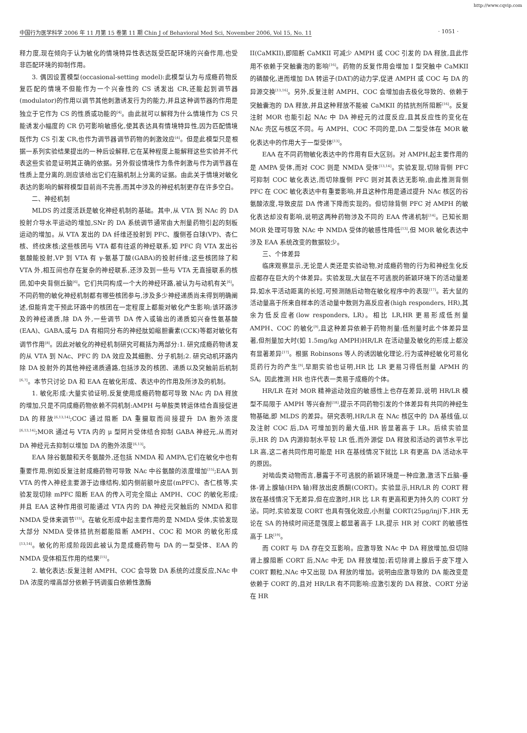http://www.cqvip.com
中国行为医学科学 2006 年 11 月第 15 卷第 11 期 Chin J of Behavioral Med Sci, November 2006, Vol 15, No. 11 · 1051 ·
释力度,现在倾向于认为敏化的情境特异性表达既受匹配环境的兴奋作用,也受非匹配环境的抑制作用。
3. 偶因设置模型(occasional-setting model):此模型认为与成瘾药物反复匹配的情境不但能作为一个兴奋性的 CS 诱发出 CR,还能起到调节器(modulator)的作用以调节其他刺激诱发行为的能力,并且这种调节器的作用是独立于它作为 CS 的性质或功能的<sup>[4]</sup>。由此就可以解释为什么情境作为 CS 只能诱发小幅度的 CR 仍可影响敏感化,使其表达具有情境特异性,因为匹配情境既作为 CS 引发 CR,也作为调节器调节药物的刺激效应<sup>[4]</sup>。但是此模型只是根据一系列实验结果提出的一种后设解释,它在某种程度上能解释这些实验并不代表这些实验是证明其正确的依据。另外假设情境作为条件刺激与作为调节器在性质上是分离的,则应该给出它们在脑机制上分离的证据。由此关于情境对敏化表达的影响的解释模型目前尚不完善,而其中涉及的神经机制更存在许多空白。
二、神经机制
MLDS 的过度活跃是敏化神经机制的基础。其中,从 VTA 到 NAc 的 DA 投射介导水平运动的增加,SNr 的 DA 系统调节通常由大剂量药物引起的刻板运动的增加。从 VTA 发出的 DA 纤维还投射到 PFC、腹侧苍白球(VP)、杏仁核、终纹床核;这些核团与 VTA 都有往返的神经联系,如 PFC 向 VTA 发出谷氨酸能投射,VP 到 VTA 有 γ-氨基丁酸(GABA)的投射纤维;这些核团除了和 VTA 外,相互间也存在复杂的神经联系,还涉及到一些与 VTA 无直接联系的核团,如中央背侧丘脑<sup>[6]</sup>。它们共同构成一个大的神经环路,被认为与动机有关<sup>[6]</sup>。不同药物的敏化神经机制都有哪些核团参与,涉及多少神经递质尚未得到明确阐述,但能肯定干预此环路中的核团在一定程度上都能对敏化产生影响;该环路涉及的神经递质,除 DA 外,一些调节 DA 传入或输出的递质如兴奋性氨基酸(EAA)、GABA,或与 DA 有相同分布的神经肽如缩胆囊素(CCK)等都对敏化有调节作用<sup>[8]</sup>。因此对敏化的神经机制研究可概括为两部分:1. 研究成瘾药物诱发的从 VTA 到 NAc、PFC 的 DA 效应及其细胞、分子机制;2. 研究动机环路内除 DA 投射外的其他神经递质通路,包括涉及的核团、递质以及突触前后机制<sup>[6,7]</sup>。本节只讨论 DA 和 EAA 在敏化形成、表达中的作用及所涉及的机制。
1. 敏化形成:大量实验证明,反复使用成瘾药物都可导致 NAc 内 DA 释放的增加,只是不同成瘾药物依赖不同机制:AMPH 与单胺类转运体结合直接促进 DA 的释放<sup>[6,13,14]</sup>;COC 通过阻断 DA 重摄取而间接提升 DA 胞外浓度<sup>[6,13,14]</sup>;MOR 通过与 VTA 内的 μ 型阿片受体结合抑制 GABA 神经元,从而对 DA 神经元去抑制以增加 DA 的胞外浓度<sup>[6,13]</sup>。
EAA 除谷氨酸和天冬氨酸外,还包括 NMDA 和 AMPA,它们在敏化中也有重要作用,例如反复注射成瘾药物可导致 NAc 中谷氨酸的浓度增加<sup>[15]</sup>;EAA 到 VTA 的传入神经主要源于边缘结构,如内侧前额叶皮层(mPFC)、杏仁核等,实验发现切除 mPFC 阻断 EAA 的传入可完全阻止 AMPH、COC 的敏化形成;并且 EAA 这种作用很可能通过 VTA 内的 DA 神经元突触后的 NMDA 和非 NMDA 受体来调节<sup>[15]</sup>。在敏化形成中起主要作用的是 NMDA 受体,实验发现大部分 NMDA 受体拮抗剂都能阻断 AMPH、COC 和 MOR 的敏化形成<sup>[13,14]</sup>。敏化的形成阶段因此被认为是成瘾药物与 DA 的一型受体、EAA 的 NMDA 受体相互作用的结果<sup>[15]</sup>。
2. 敏化表达:反复注射 AMPH、COC 会导致 DA 系统的过度反应,NAc 中 DA 浓度的增高部分依赖于钙调蛋白依赖性激酶
II(CaMKII),即阻断 CaMKII 可减少 AMPH 或 COC 引发的 DA 释放,且此作用不依赖于突触囊泡的影响<sup>[16]</sup>。药物的反复作用会增加 I 型突触中 CaMKII 的磷酸化,进而增加 DA 转运子(DAT)的动力学,促进 AMPH 或 COC 与 DA 的异源交换<sup>[13,16]</sup>。另外,反复注射 AMPH、COC 会增加由去极化导致的、依赖于突触囊泡的 DA 释放,并且这种释放不能被 CaMKII 的拮抗剂所阻断<sup>[16]</sup>。反复注射 MOR 也能引起 NAc 中 DA 神经元的过度反应,且其反应性的变化在 NAc 壳区与核区不同。与 AMPH、COC 不同的是,DA 二型受体在 MOR 敏化表达中的作用大于一型受体<sup>[13]</sup>。
EAA 在不同药物敏化表达中的作用有巨大区别。对 AMPH,起主要作用的是 AMPA 受体,而对 COC 则是 NMDA 受体<sup>[13,14]</sup>。实验发现,切除背侧 PFC 可抑制 COC 敏化表达,而切除腹侧 PFC 则对其表达无影响,由此推测背侧 PFC 在 COC 敏化表达中有重要影响,并且这种作用是通过提升 NAc 核区的谷氨酸浓度,导致皮层 DA 传递下降而实现的。但切除背侧 PFC 对 AMPH 的敏化表达却没有影响,说明这两种药物涉及不同的 EAA 传递机制<sup>[14]</sup>。已知长期 MOR 处理可导致 NAc 中 NMDA 受体的敏感性降低<sup>[13]</sup>,但 MOR 敏化表达中涉及 EAA 系统改变的数据较少。
三、个体差异
临床观察显示,无论是人类还是实验动物,对成瘾药物的行为和神经生化反应都存在巨大的个体差异。实验发现,大鼠在不可逃脱的新颖环境下的活动量差异,如水平活动距离的长短,可预测随后动物在敏化程序中的表现<sup>[17]</sup>。若大鼠的活动量高于所来自样本的活动量中数则为高反应者(high responders, HR),其余为低反应者(low responders, LR)。相比 LR,HR 更易形成低剂量 AMPH、COC 的敏化<sup>[9]</sup>,且这种差异依赖于药物剂量:低剂量时此个体差异显著,但剂量加大时(如 1.5mg/kg AMPH)HR/LR 在活动量及敏化的形成上都没有显著差异<sup>[17]</sup>。根据 Robinsons 等人的诱因敏化理论,行为或神经敏化可易化觅药行为的产生<sup>[9]</sup>,早期实验也证明,HR 比 LR 更易习得低剂量 APMH 的 SA。因此推测 HR 也许代表一类易于成瘾的个体。
HR/LR 在对 MOR 精神运动效应的敏感性上也存在差异,说明 HR/LR 模型不局限于 AMPH 等兴奋剂<sup>[18]</sup>,提示不同药物引发的个体差异有共同的神经生物基础,即 MLDS 的差异。研究表明,HR/LR 在 NAc 核区中的 DA 基线值,以及注射 COC 后,DA 可增加到的最大值,HR 皆显著高于 LR。后续实验显示,HR 的 DA 内源抑制水平较 LR 低,而外源促 DA 释放和活动的调节水平比 LR 高,这二者共同作用可能是 HR 在基线情况下就比 LR 有更高 DA 活动水平的原因。
对啮齿类动物而言,暴露于不可逃脱的新颖环境是一种应激,激活下丘脑-垂体-肾上腺轴(HPA 轴)释放出皮质酮(CORT)。实验显示,HR/LR 的 CORT 释放在基线情况下无差异,但在应激时,HR 比 LR 有更高和更为持久的 CORT 分泌。同时,实验发现 CORT 也具有强化效应,小剂量 CORT(25μg/inj)下,HR 无论在 SA 的持续时间还是强度上都显著高于 LR,提示 HR 对 CORT 的敏感性高于 LR<sup>[19]</sup>。
而 CORT 与 DA 存在交互影响。应激导致 NAc 中 DA 释放增加,但切除肾上腺阻断 CORT 后,NAc 中无 DA 释放增加;若切除肾上腺后于皮下埋入 CORT 颗粒,NAc 中又出现 DA 释放的增加。说明由应激导致的 DA 能改变是依赖于 CORT 的,且对 HR/LR 有不同影响:应激引发的 DA 释放、CORT 分泌在 HR